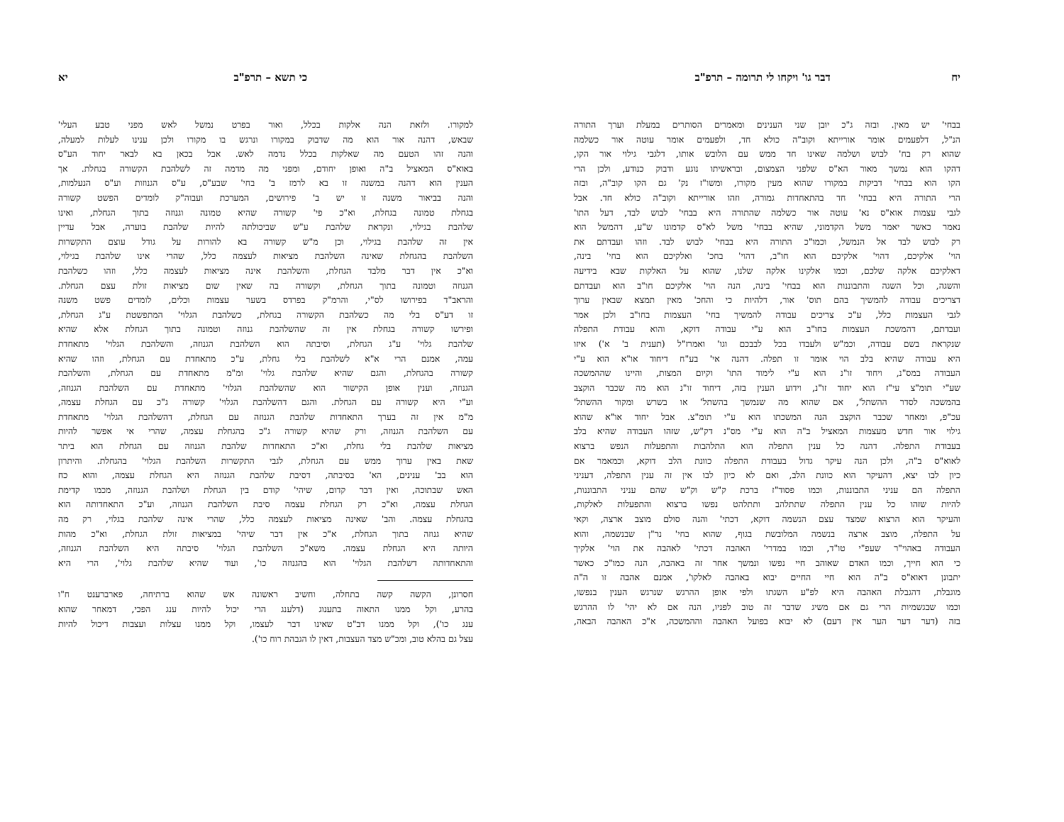יח דבר גו' ויקחו לי תרומה – תרפ"ב
בבחי' יש מאין. ובזה ג"כ יובן שני הענינים ומאמרים הסותרים במעלת וערך התורה
הנ"ל, דלפעמים אומר אורייתא וקוב"ה כולא חד, ולפעמים אומר עוטה אור כשלמה
שהוא רק בח' לבוש ושלמה שאינו חד ממש עם הלובש אותו, דלגבי גילוי אור הקו,
דהקו הוא נמשך מאור הא"ס שלפני הצמצום, ובראשיתו נוגע ודבוק כנודע, ולכן הרי
הקו הוא בבחי' דביקות במקורו שהוא מעין מקורו, ומשו"ז נק' גם הקו קוב"ה, ובזה
הרי התורה היא בבחי' חד בהתאחדות גמורה, וזהו אורייתא וקוב"ה כולא חד. אבל
לגבי עצמות אוא"ס נא' עוטה אור כשלמה שהתורה היא בבחי' לבוש לבד, דעל התו'
נאמר כאשר יאמר משל הקדמוני, שהיא בבחי' משל לא"ס קדמונו ש"ע, דהמשל הוא
רק לבוש לבד אל הנמשל, וכמו"כ התורה היא בבחי' לבוש לבד. וזהו ועבדתם את
הוי' אלקיכם, דהוי' אלקיכם הוא חו"ב, דהוי' בחכ' ואלקיכם הוא בחי' בינה,
דאלקיכם אלקה שלכם, וכמו אלקינו אלקה שלנו, שהוא על האלקות שבא בידיעה
והשגה, וכל השגה והתבוננות הוא בבחי' בינה, הנה הוי' אלקיכם חו"ב הוא ועבדתם
דצריכים עבודה להמשיך בהם תוס' אור, דלהיות כי והחכ' מאין תמצא שבאין ערוך
לגבי העצמות כלל, ע"כ צריכים עבודה להמשיך בחי' העצמות בחו"ב ולכן אמר
ועבדתם, דהמשכת העצמות בחו"ב הוא ע"י עבודה דוקא, והוא עבודת התפלה
שנקראת בשם עבודה, וכמ"ש ולעבדו בכל לבבכם וגו' ואמרז"ל (תענית ב' א') איזו
היא עבודה שהיא בלב הוי אומר זו תפלה. דהנה אי' בע"ח דיחוד או"א הוא ע"י
העבודה במס"נ, ויחוד זו"נ הוא ע"י לימוד התו' וקיום המצות, והיינו שההמשכה
שע"י תומ"צ עי"ז הוא יחוד זו"נ, וידוע הענין בזה, דיחוד זו"נ הוא מה שכבר הוקצב
בהמשכה לסדר ההשתל', אם שהוא מה שנמשך בהשתל' או בשרש ומקור ההשתל'
עכ"פ, ומאחר שכבר הוקצב הנה המשכתו הוא ע"י תומ"צ. אבל יחוד או"א שהוא
גילוי אור חדש מעצמות המאציל ב"ה הוא ע"י מס"נ דק"ש, שזהו העבודה שהיא בלב
בעבודת התפלה. דהנה כל ענין התפלה הוא התלהבות והתפעלות הנפש ברצוא
לאוא"ס ב"ה, ולכן הנה עיקר גדול בעבודת התפלה כוונת הלב דוקא, וכמאמר אם
כיון לבו יצא, דהעיקר הוא כוונת הלב, ואם לא כיון לבו אין זה ענין התפלה, דעניני
התפלה הם עניני התבוננות, וכמו פסוד"ז ברכת ק"ש וק"ש שהם עניני התבוננות,
להיות שזהו כל ענין התפלה שתתלהב ותתלהט נפשו ברצוא והתפעלות לאלקות,
והעיקר הוא הרצוא שמצד עצם הנשמה דוקא, דכתי' והנה סולם מוצב ארצה, וקאי
על התפלה, מוצב ארצה בנשמה המלובשת בגוף, שהוא בחי' נר"ן שבנשמה, והוא
העבודה באהוי"ר שעפ"י טו"ד, וכמו במדרי' האהבה דכתי' לאהבה את הוי' אלקיך
כי הוא חייך, וכמו האדם שאוהב חיי נפשו ונמשך אחר זה באהבה, הנה כמו"כ כאשר
יתבונן דאוא"ס ב"ה הוא חיי החיים יבוא באהבה לאלקו', אמנם אהבה זו ה"ה
מוגבלת, דהגבלת האהבה היא לפ"ע השגתו ולפי אופן ההרגש שנרגש הענין בנפשו,
וכמו שבגשמיות הרי גם אם משיג שדבר זה טוב לפניו, הנה אם לא יהי' לו ההרגש
בזה (דער דער הער אין דעם) לא יבוא בפועל האהבה וההמשכה, א"כ האהבה הבאה,
כי תשא – תרפ"ב יא
למקורו. ולזאת הנה אלקות בכלל, ואור בפרט נמשל לאש מפני טבע העלי'
שבאש, דהנה אור הוא מה שדבוק במקורו ונרגש בו מקורו ולכן ענינו לעלות למעלה,
והנה זהו הטעם מה שאלקות בכלל נדמה לאש. אבל בכאן בא לבאר יחוד הע"ס
באוא"ס המאציל ב"ה ואופן יחודם, ומפני מה מדמה זה לשלהבת הקשורה בגחלת. אך
הענין הוא דהנה במשנה זו בא לרמז ב' בחי' שבע"ס, ע"ס הגנוזות וע"ס הנעלמות,
והנה בביאור משנה זו יש ב' פירושים, המערכת ועבוה"ק לומדים הפשט קשורה
בגחלת טמונה בגחלת, וא"כ פי' קשורה שהיא טמונה וגנוזה בתוך הגחלת, ואינו
שלהבת בגילוי, ונקראת שלהבת ע"ש שביכולתה להיות שלהבת בוערה, אבל עדיין
אין זה שלהבת בגילוי, וכן מ"ש קשורה בא להורות על גודל עוצם התקשרות
השלהבת בהגחלת שאינה השלהבת מציאות לעצמה כלל, שהרי אינו שלהבת בגילוי,
וא"כ אין דבר מלבד הגחלת, והשלהבת אינה מציאות לעצמה כלל, וזהו כשלהבת
הגנוזה וטמונה בתוך הגחלת, וקשורה בה שאין שום מציאות זולת עצם הגחלת.
והראב"ד בפירושו לס"י, והרמ"ק בפרדס בשער עצמות וכלים, לומדים פשט משנה
זו דע"ס בלי מה כשלהבת הקשורה בגחלת, כשלהבת הגלוי' המתפשטת ע"ג הגחלת,
ופירשו קשורה בגחלת אין זה שהשלהבת גנוזה וטמונה בתוך הגחלת אלא שהיא
שלהבת גלוי' ע"ג הגחלת, וסיבתה הוא השלהבת הגנוזה, והשלהבת הגלוי' מתאחדת
עמה, אמנם הרי א"א לשלהבת בלי גחלת, ע"כ מתאחדת עם הגחלת, וזהו שהיא
קשורה בהגחלת, והגם שהיא שלהבת גלוי' ומ"מ מתאחדת עם הגחלת, והשלהבת
הגנוזה, וענין אופן הקישור הוא שהשלהבת הגלוי' מתאחדת עם השלהבת הגנוזה,
וע"י היא קשורה עם הגחלת. והגם דהשלהבת הגלוי' קשורה ג"כ עם הגחלת עצמה,
מ"מ אין זה בערך התאחדות שלהבת הגנוזה עם הגחלת, דהשלהבת הגלוי' מתאחדת
עם השלהבת הגנוזה, ורק שהיא קשורה ג"כ בהגחלת עצמה, שהרי אי אפשר להיות
מציאות שלהבת בלי גחלת, וא"כ התאחדות שלהבת הגנוזה עם הגחלת הוא ביתר
שאת באין ערוך ממש עם הגחלת, לגבי התקשרות השלהבת הגלוי' בהגחלת. והיתרון
הוא בב' ענינים, הא' בסיבתה, דסיבת שלהבת הגנוזה היא הגחלת עצמה, והוא כח
האש שבתוכה, ואין דבר קדום, שיהי' קודם בין הגחלת ושלהבת הגנוזה, מכמו קדימת
הגחלת עצמה, וא"כ רק הגחלת עצמה סיבת השלהבת הגנוזה, וע"כ התאחדותה הוא
בהגחלת עצמה. והב' שאינה מציאות לעצמה כלל, שהרי אינה שלהבת בגלוי, רק מה
שהיא גנוזה בתוך הגחלת, א"כ אין דבר שיהי' במציאות זולת הגחלת, וא"כ מהות
היותה היא הגחלת עצמה. משא"כ השלהבת הגלוי' סיבתה היא השלהבת הגנוזה,
והתאחדותה דשלהבת הגלוי' הוא בהגנוזה כו', ועוד שהיא שלהבת גלוי', הרי היא
חסרונן, הקשה קשה בתחלה, וחשיב ראשונה אש שהוא ברתיחה, פארברענט ח"ו
בהרע, וקל ממנו התאוה בתענוג (דלענג הרי יכול להיות ענג הפכי, דמאחר שהוא
ענג כו'), וקל ממנו דב"ט שאינו דבר לעצמו, וקל ממנו עצלות ועצבות דיכול להיות
עצל גם בהלא טוב, ומכ"ש מצד העצבות, דאין לו הגבהת רוח כו').